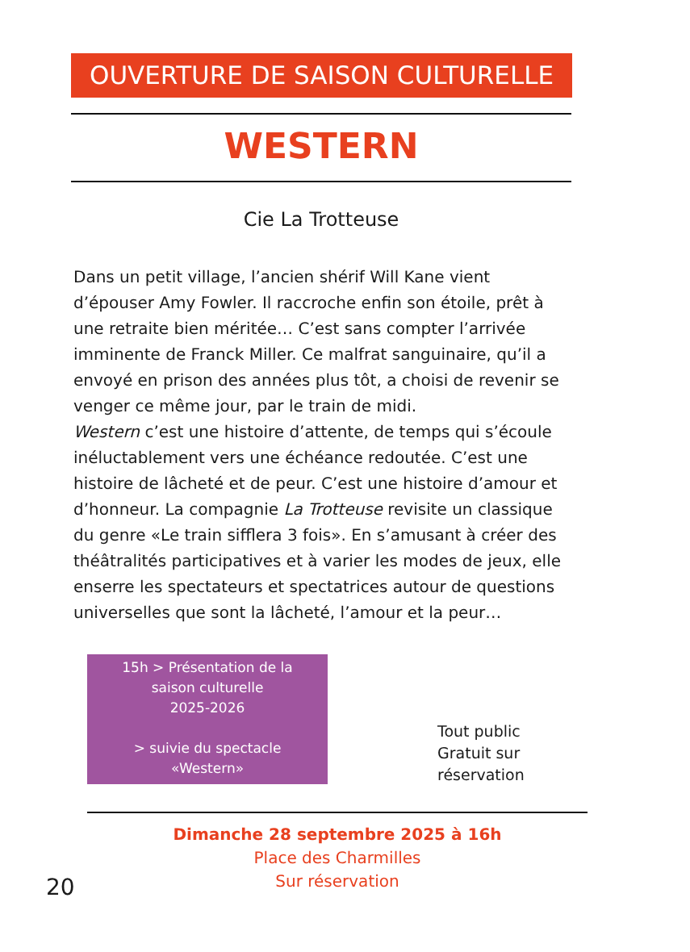OUVERTURE DE SAISON CULTURELLE
WESTERN
Cie La Trotteuse
Dans un petit village, l’ancien shérif Will Kane vient d’épouser Amy Fowler. Il raccroche enfin son étoile, prêt à une retraite bien méritée… C’est sans compter l’arrivée imminente de Franck Miller. Ce malfrat sanguinaire, qu’il a envoyé en prison des années plus tôt, a choisi de revenir se venger ce même jour, par le train de midi.
Western c’est une histoire d’attente, de temps qui s’écoule inéluctablement vers une échéance redoutée. C’est une histoire de lâcheté et de peur. C’est une histoire d’amour et d’honneur. La compagnie La Trotteuse revisite un classique du genre «Le train sifflera 3 fois». En s’amusant à créer des théâtralités participatives et à varier les modes de jeux, elle enserre les spectateurs et spectatrices autour de questions universelles que sont la lâcheté, l’amour et la peur…
15h > Présentation de la
saison culturelle
2025-2026
> suivie du spectacle
«Western»
Tout public
Gratuit sur
réservation
Dimanche 28 septembre 2025 à 16h
Place des Charmilles
Sur réservation
20